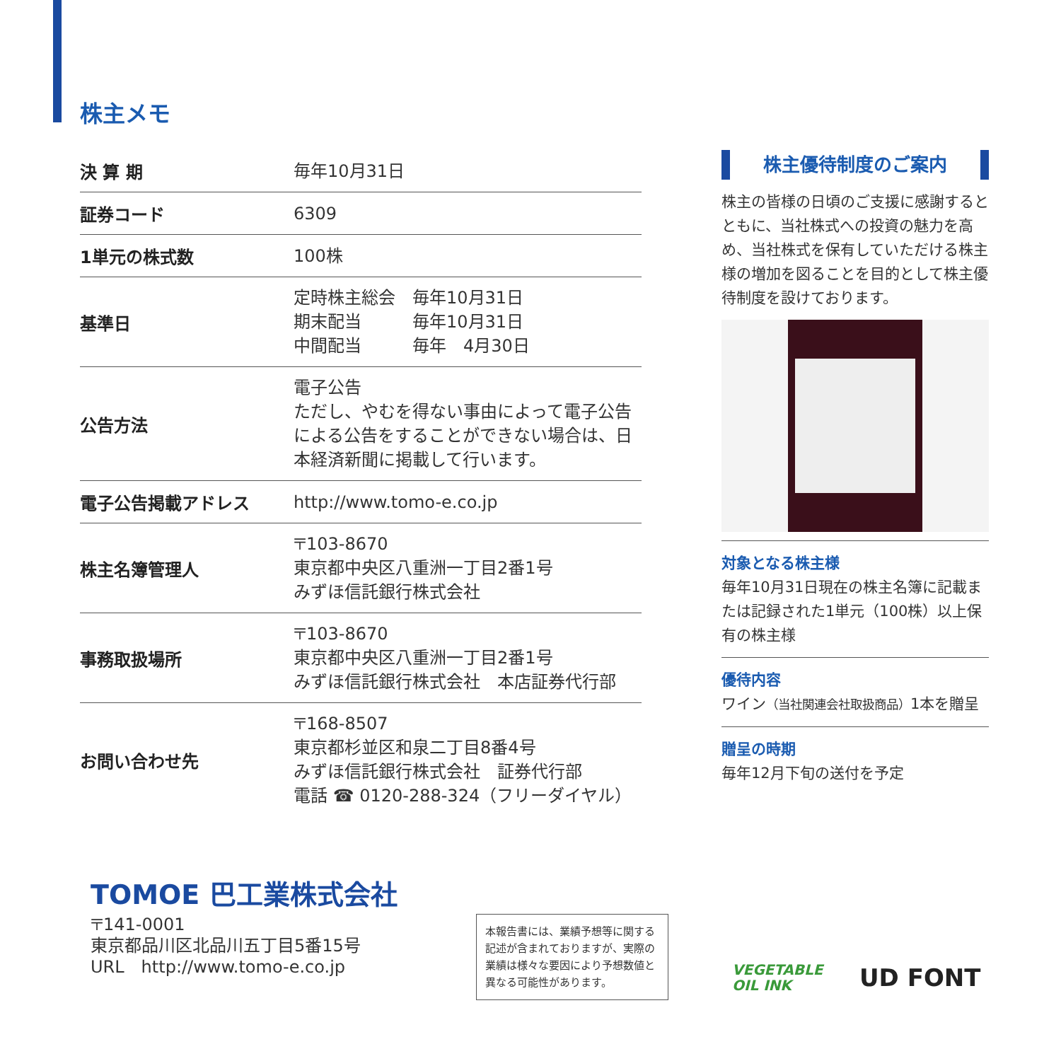株主メモ
| 決 算 期 | 毎年10月31日 |
| 証券コード | 6309 |
| 1単元の株式数 | 100株 |
| 基準日 | 定時株主総会 毎年10月31日 期末配当 毎年10月31日 中間配当 毎年 4月30日 |
| 公告方法 | 電子公告 ただし、やむを得ない事由によって電子公告による公告をすることができない場合は、日本経済新聞に掲載して行います。 |
| 電子公告掲載アドレス | http://www.tomo-e.co.jp |
| 株主名簿管理人 | 〒103-8670 東京都中央区八重洲一丁目2番1号 みずほ信託銀行株式会社 |
| 事務取扱場所 | 〒103-8670 東京都中央区八重洲一丁目2番1号 みずほ信託銀行株式会社 本店証券代行部 |
| お問い合わせ先 | 〒168-8507 東京都杉並区和泉二丁目8番4号 みずほ信託銀行株式会社 証券代行部 電話 ☎ 0120-288-324（フリーダイヤル） |
株主優待制度のご案内
株主の皆様の日頃のご支援に感謝するとともに、当社株式への投資の魅力を高め、当社株式を保有していただける株主様の増加を図ることを目的として株主優待制度を設けております。
対象となる株主様
毎年10月31日現在の株主名簿に記載または記録された1単元（100株）以上保有の株主様
優待内容
ワイン（当社関連会社取扱商品）1本を贈呈
贈呈の時期
毎年12月下旬の送付を予定
TOMOE 巴工業株式会社
〒141-0001
東京都品川区北品川五丁目5番15号
URL　http://www.tomo-e.co.jp
本報告書には、業績予想等に関する記述が含まれておりますが、実際の業績は様々な要因により予想数値と異なる可能性があります。
VEGETABLE
OIL INK
UD FONT